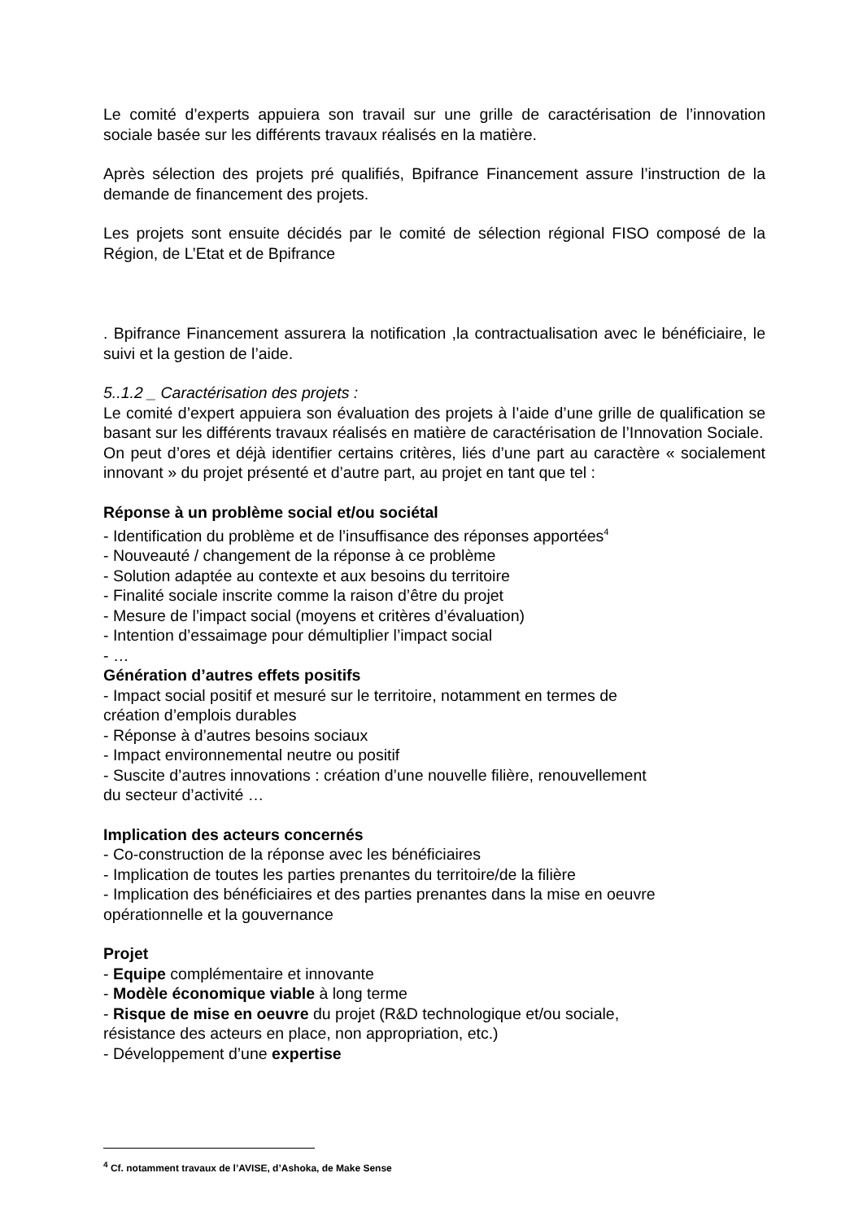Le comité d’experts appuiera son travail sur une grille de caractérisation de l’innovation sociale basée sur les différents travaux réalisés en la matière.
Après sélection des projets pré qualifiés, Bpifrance Financement assure l’instruction de la demande de financement des projets.
Les projets sont ensuite décidés par le comité de sélection régional FISO composé de la Région, de L’Etat et de Bpifrance
. Bpifrance Financement assurera la notification ,la contractualisation avec le bénéficiaire, le suivi et la gestion de l’aide.
5..1.2 _ Caractérisation des projets :
Le comité d’expert appuiera son évaluation des projets à l’aide d’une grille de qualification se basant sur les différents travaux réalisés en matière de caractérisation de l’Innovation Sociale.
On peut d’ores et déjà identifier certains critères, liés d’une part au caractère « socialement innovant » du projet présenté et d’autre part, au projet en tant que tel :
Réponse à un problème social et/ou sociétal
- Identification du problème et de l’insuffisance des réponses apportées<sup>4</sup>
- Nouveauté / changement de la réponse à ce problème
- Solution adaptée au contexte et aux besoins du territoire
- Finalité sociale inscrite comme la raison d’être du projet
- Mesure de l’impact social (moyens et critères d’évaluation)
- Intention d’essaimage pour démultiplier l’impact social
- …
Génération d’autres effets positifs
- Impact social positif et mesuré sur le territoire, notamment en termes de
création d’emplois durables
- Réponse à d’autres besoins sociaux
- Impact environnemental neutre ou positif
- Suscite d’autres innovations : création d’une nouvelle filière, renouvellement
du secteur d’activité …
Implication des acteurs concernés
- Co-construction de la réponse avec les bénéficiaires
- Implication de toutes les parties prenantes du territoire/de la filière
- Implication des bénéficiaires et des parties prenantes dans la mise en oeuvre
opérationnelle et la gouvernance
Projet
- Equipe complémentaire et innovante
- Modèle économique viable à long terme
- Risque de mise en oeuvre du projet (R&D technologique et/ou sociale,
résistance des acteurs en place, non appropriation, etc.)
- Développement d’une expertise
<sup>4</sup> Cf. notamment travaux de l’AVISE, d’Ashoka, de Make Sense